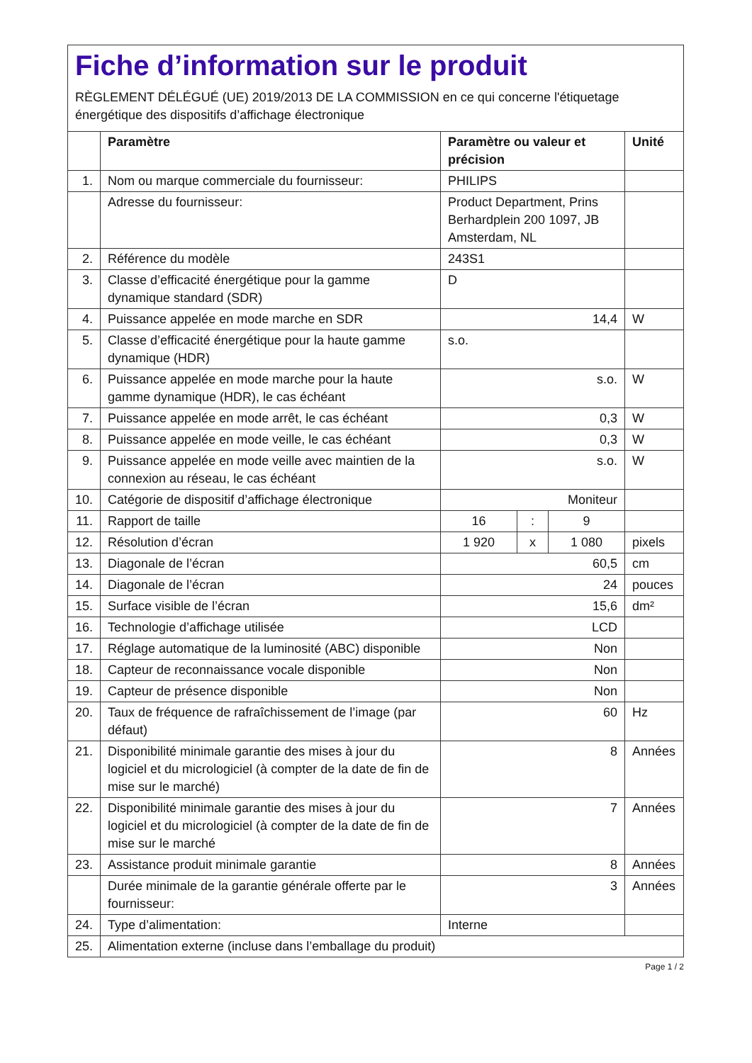Fiche d’information sur le produit
RÈGLEMENT DÉLÉGUÉ (UE) 2019/2013 DE LA COMMISSION en ce qui concerne l'étiquetage énergétique des dispositifs d’affichage électronique
| | Paramètre | Paramètre ou valeur et précision | | | Unité |
| --- | --- | --- | --- | --- | --- |
| 1. | Nom ou marque commerciale du fournisseur: | PHILIPS | | | |
| | Adresse du fournisseur: | Product Department, Prins Berhardplein 200 1097, JB Amsterdam, NL | | | |
| 2. | Référence du modèle | 243S1 | | | |
| 3. | Classe d’efficacité énergétique pour la gamme dynamique standard (SDR) | D | | | |
| 4. | Puissance appelée en mode marche en SDR | 14,4 | | | W |
| 5. | Classe d’efficacité énergétique pour la haute gamme dynamique (HDR) | s.o. | | | |
| 6. | Puissance appelée en mode marche pour la haute gamme dynamique (HDR), le cas échéant | s.o. | | | W |
| 7. | Puissance appelée en mode arrêt, le cas échéant | 0,3 | | | W |
| 8. | Puissance appelée en mode veille, le cas échéant | 0,3 | | | W |
| 9. | Puissance appelée en mode veille avec maintien de la connexion au réseau, le cas échéant | s.o. | | | W |
| 10. | Catégorie de dispositif d’affichage électronique | Moniteur | | | |
| 11. | Rapport de taille | 16 | : | 9 | |
| 12. | Résolution d’écran | 1 920 | x | 1 080 | pixels |
| 13. | Diagonale de l’écran | 60,5 | | | cm |
| 14. | Diagonale de l’écran | 24 | | | pouces |
| 15. | Surface visible de l’écran | 15,6 | | | dm² |
| 16. | Technologie d’affichage utilisée | LCD | | | |
| 17. | Réglage automatique de la luminosité (ABC) disponible | Non | | | |
| 18. | Capteur de reconnaissance vocale disponible | Non | | | |
| 19. | Capteur de présence disponible | Non | | | |
| 20. | Taux de fréquence de rafraîchissement de l’image (par défaut) | 60 | | | Hz |
| 21. | Disponibilité minimale garantie des mises à jour du logiciel et du micrologiciel (à compter de la date de fin de mise sur le marché) | 8 | | | Années |
| 22. | Disponibilité minimale garantie des mises à jour du logiciel et du micrologiciel (à compter de la date de fin de mise sur le marché | 7 | | | Années |
| 23. | Assistance produit minimale garantie | 8 | | | Années |
| | Durée minimale de la garantie générale offerte par le fournisseur: | 3 | | | Années |
| 24. | Type d’alimentation: | Interne | | | |
| 25. | Alimentation externe (incluse dans l’emballage du produit) | | | | |
Page 1 / 2